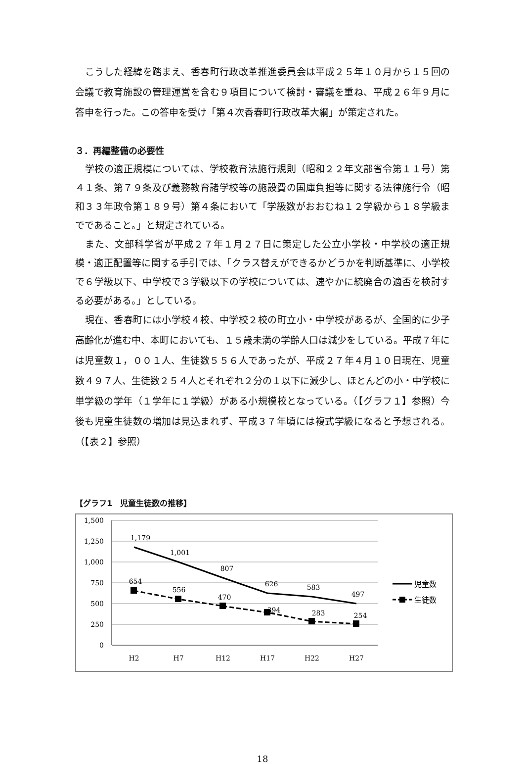こうした経緯を踏まえ、香春町行政改革推進委員会は平成２５年１０月から１５回の会議で教育施設の管理運営を含む９項目について検討・審議を重ね、平成２６年９月に答申を行った。この答申を受け「第４次香春町行政改革大綱」が策定された。
３．再編整備の必要性
学校の適正規模については、学校教育法施行規則（昭和２２年文部省令第１１号）第４１条、第７９条及び義務教育諸学校等の施設費の国庫負担等に関する法律施行令（昭和３３年政令第１８９号）第４条において「学級数がおおむね１２学級から１８学級までであること。」と規定されている。
また、文部科学省が平成２７年１月２７日に策定した公立小学校・中学校の適正規模・適正配置等に関する手引では、「クラス替えができるかどうかを判断基準に、小学校で６学級以下、中学校で３学級以下の学校については、速やかに統廃合の適否を検討する必要がある。」としている。
現在、香春町には小学校４校、中学校２校の町立小・中学校があるが、全国的に少子高齢化が進む中、本町においても、１５歳未満の学齢人口は減少をしている。平成７年には児童数１，００１人、生徒数５５６人であったが、平成２７年４月１０日現在、児童数４９７人、生徒数２５４人とそれぞれ２分の１以下に減少し、ほとんどの小・中学校に単学級の学年（１学年に１学級）がある小規模校となっている。（【グラフ１】参照）今後も児童生徒数の増加は見込まれず、平成３７年頃には複式学級になると予想される。（【表２】参照）
【グラフ1　児童生徒数の推移】
1,500
1,250
1,000
750
500
250
0
H2
H7
H12
H17
H22
H27
1,179
1,001
807
626
583
497
654
556
470
394
283
254
児童数
生徒数
18